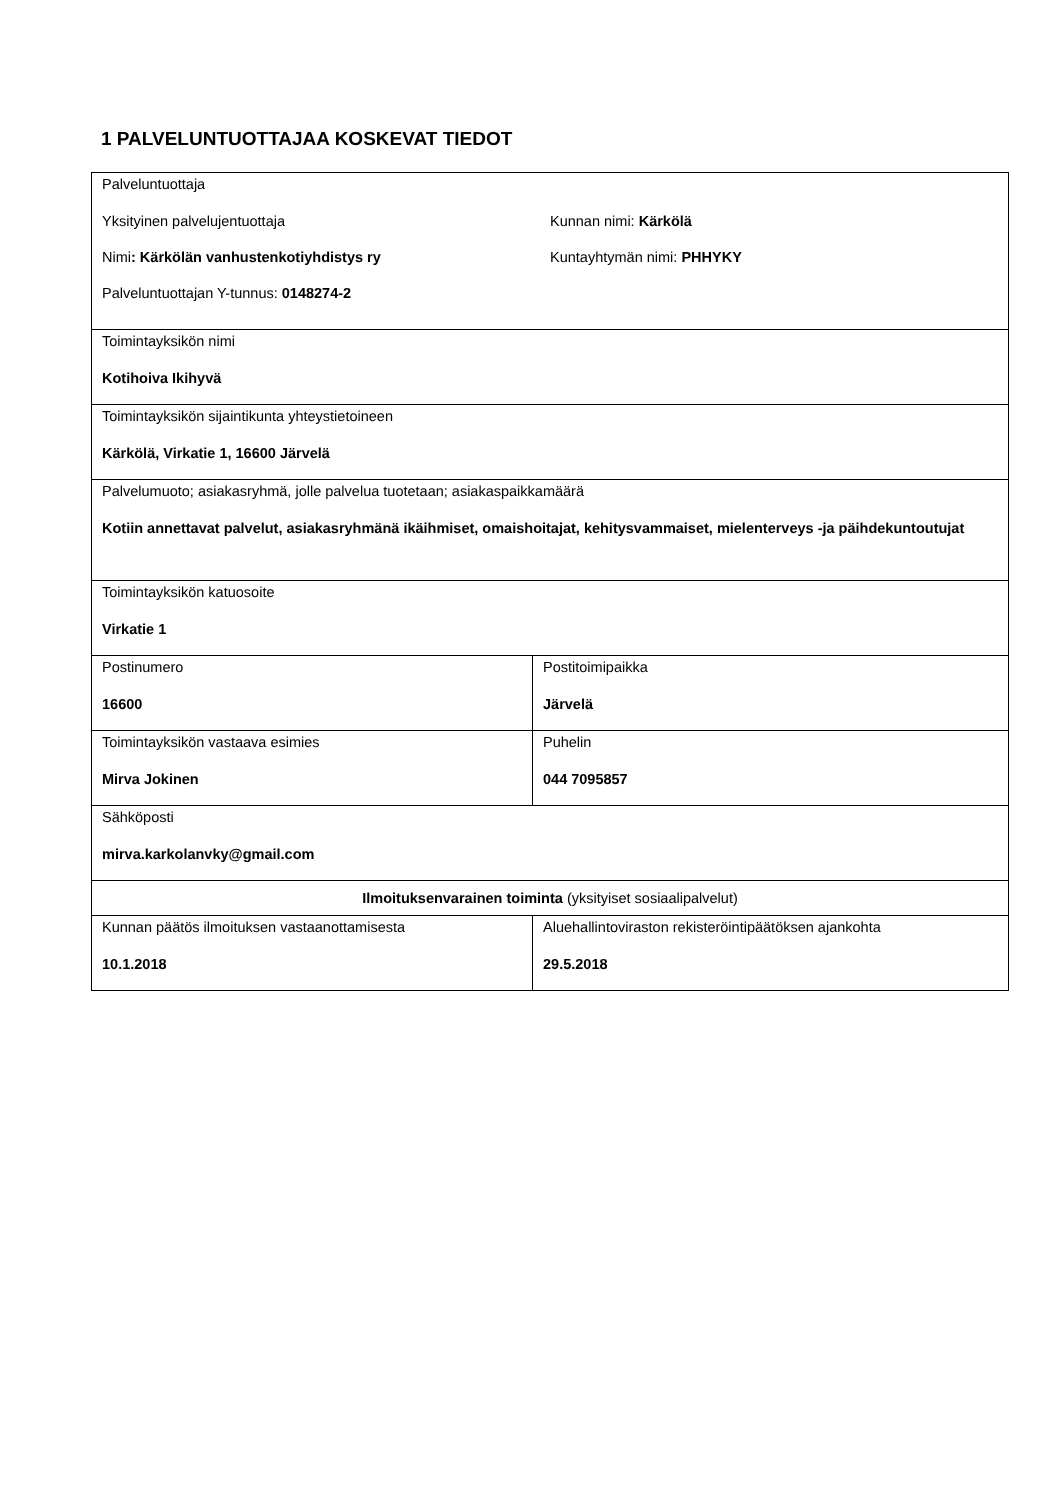1 PALVELUNTUOTTAJAA KOSKEVAT TIEDOT
| Palveluntuottaja Yksityinen palvelujentuottaja Kunnan nimi: Kärkölä Nimi : Kärkölän vanhustenkotiyhdistys ry Kuntayhtymän nimi: PHHYKY Palveluntuottajan Y-tunnus: 0148274-2 | |
| Toimintayksikön nimi Kotihoiva Ikihyvä | |
| Toimintayksikön sijaintikunta yhteystietoineen Kärkölä, Virkatie 1, 16600 Järvelä | |
| Palvelumuoto; asiakasryhmä, jolle palvelua tuotetaan; asiakaspaikkamäärä Kotiin annettavat palvelut, asiakasryhmänä ikäihmiset, omaishoitajat, kehitysvammaiset, mielenterveys -ja päihdekuntoutujat | |
| Toimintayksikön katuosoite Virkatie 1 | |
| Postinumero 16600 | Postitoimipaikka Järvelä |
| Toimintayksikön vastaava esimies Mirva Jokinen | Puhelin 044 7095857 |
| Sähköposti mirva.karkolanvky@gmail.com | |
| Ilmoituksenvarainen toiminta (yksityiset sosiaalipalvelut) | |
| Kunnan päätös ilmoituksen vastaanottamisesta 10.1.2018 | Aluehallintoviraston rekisteröintipäätöksen ajankohta 29.5.2018 |